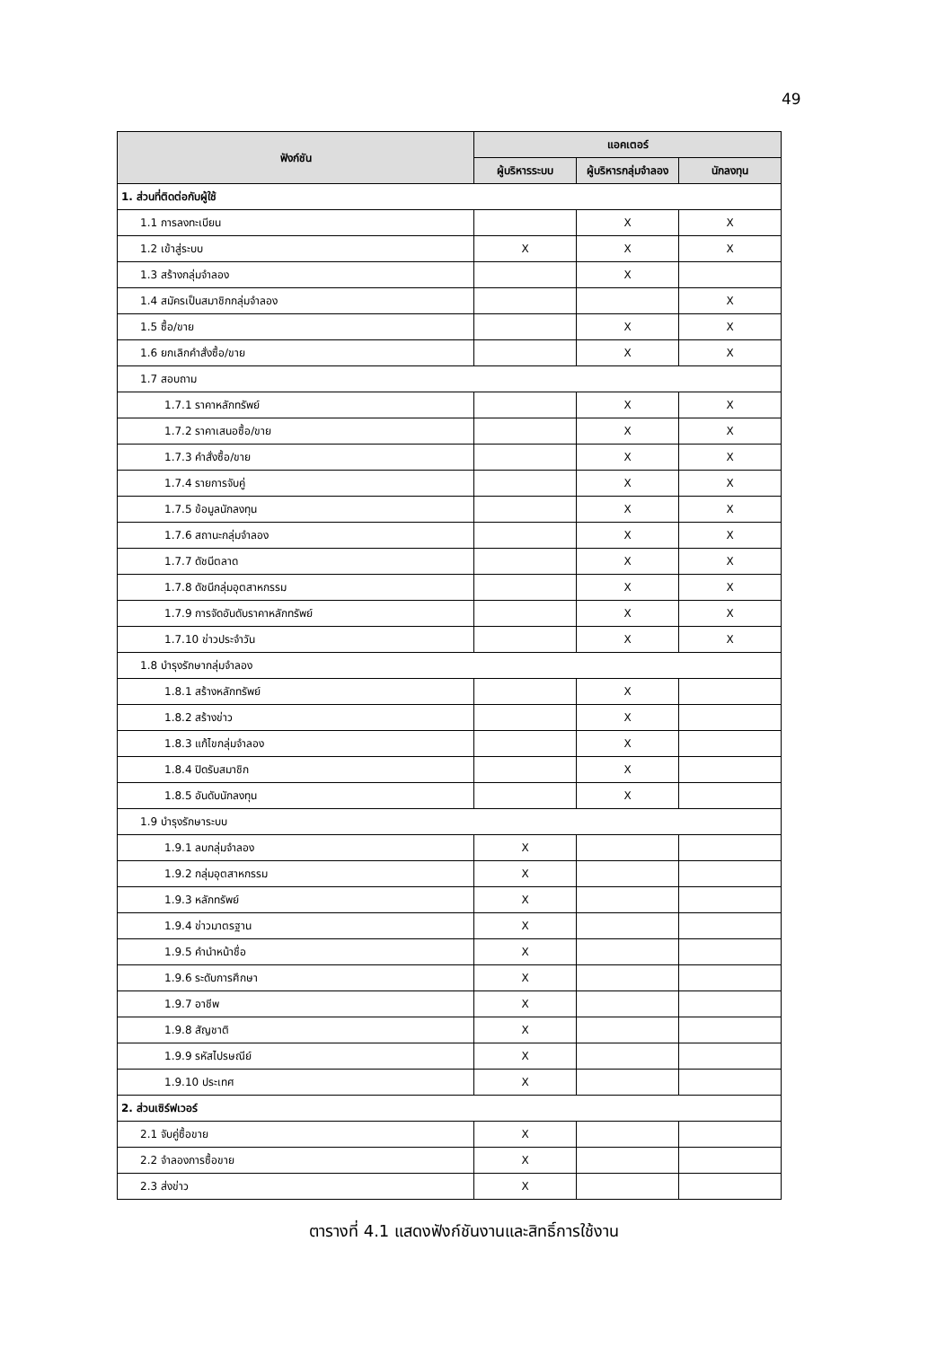49
| ฟังก์ชัน | แอคเตอร์ | | |
| --- | --- | --- | --- |
| | ผู้บริหารระบบ | ผู้บริหารกลุ่มจำลอง | นักลงทุน |
| 1. ส่วนที่ติดต่อกับผู้ใช้ | | | |
| 1.1 การลงทะเบียน | | X | X |
| 1.2 เข้าสู่ระบบ | X | X | X |
| 1.3 สร้างกลุ่มจำลอง | | X | |
| 1.4 สมัครเป็นสมาชิกกลุ่มจำลอง | | | X |
| 1.5 ซื้อ/ขาย | | X | X |
| 1.6 ยกเลิกคำสั่งซื้อ/ขาย | | X | X |
| 1.7 สอบถาม | | | |
| 1.7.1 ราคาหลักทรัพย์ | | X | X |
| 1.7.2 ราคาเสนอซื้อ/ขาย | | X | X |
| 1.7.3 คำสั่งซื้อ/ขาย | | X | X |
| 1.7.4 รายการจับคู่ | | X | X |
| 1.7.5 ข้อมูลนักลงทุน | | X | X |
| 1.7.6 สถานะกลุ่มจำลอง | | X | X |
| 1.7.7 ดัชนีตลาด | | X | X |
| 1.7.8 ดัชนีกลุ่มอุตสาหกรรม | | X | X |
| 1.7.9 การจัดอันดับราคาหลักทรัพย์ | | X | X |
| 1.7.10 ข่าวประจำวัน | | X | X |
| 1.8 บำรุงรักษากลุ่มจำลอง | | | |
| 1.8.1 สร้างหลักทรัพย์ | | X | |
| 1.8.2 สร้างข่าว | | X | |
| 1.8.3 แก้ไขกลุ่มจำลอง | | X | |
| 1.8.4 ปิดรับสมาชิก | | X | |
| 1.8.5 อันดับนักลงทุน | | X | |
| 1.9 บำรุงรักษาระบบ | | | |
| 1.9.1 ลบกลุ่มจำลอง | X | | |
| 1.9.2 กลุ่มอุตสาหกรรม | X | | |
| 1.9.3 หลักทรัพย์ | X | | |
| 1.9.4 ข่าวมาตรฐาน | X | | |
| 1.9.5 คำนำหน้าชื่อ | X | | |
| 1.9.6 ระดับการศึกษา | X | | |
| 1.9.7 อาชีพ | X | | |
| 1.9.8 สัญชาติ | X | | |
| 1.9.9 รหัสไปรษณีย์ | X | | |
| 1.9.10 ประเทศ | X | | |
| 2. ส่วนเซิร์ฟเวอร์ | | | |
| 2.1 จับคู่ซื้อขาย | X | | |
| 2.2 จำลองการซื้อขาย | X | | |
| 2.3 ส่งข่าว | X | | |
ตารางที่ 4.1 แสดงฟังก์ชันงานและสิทธิ์การใช้งาน